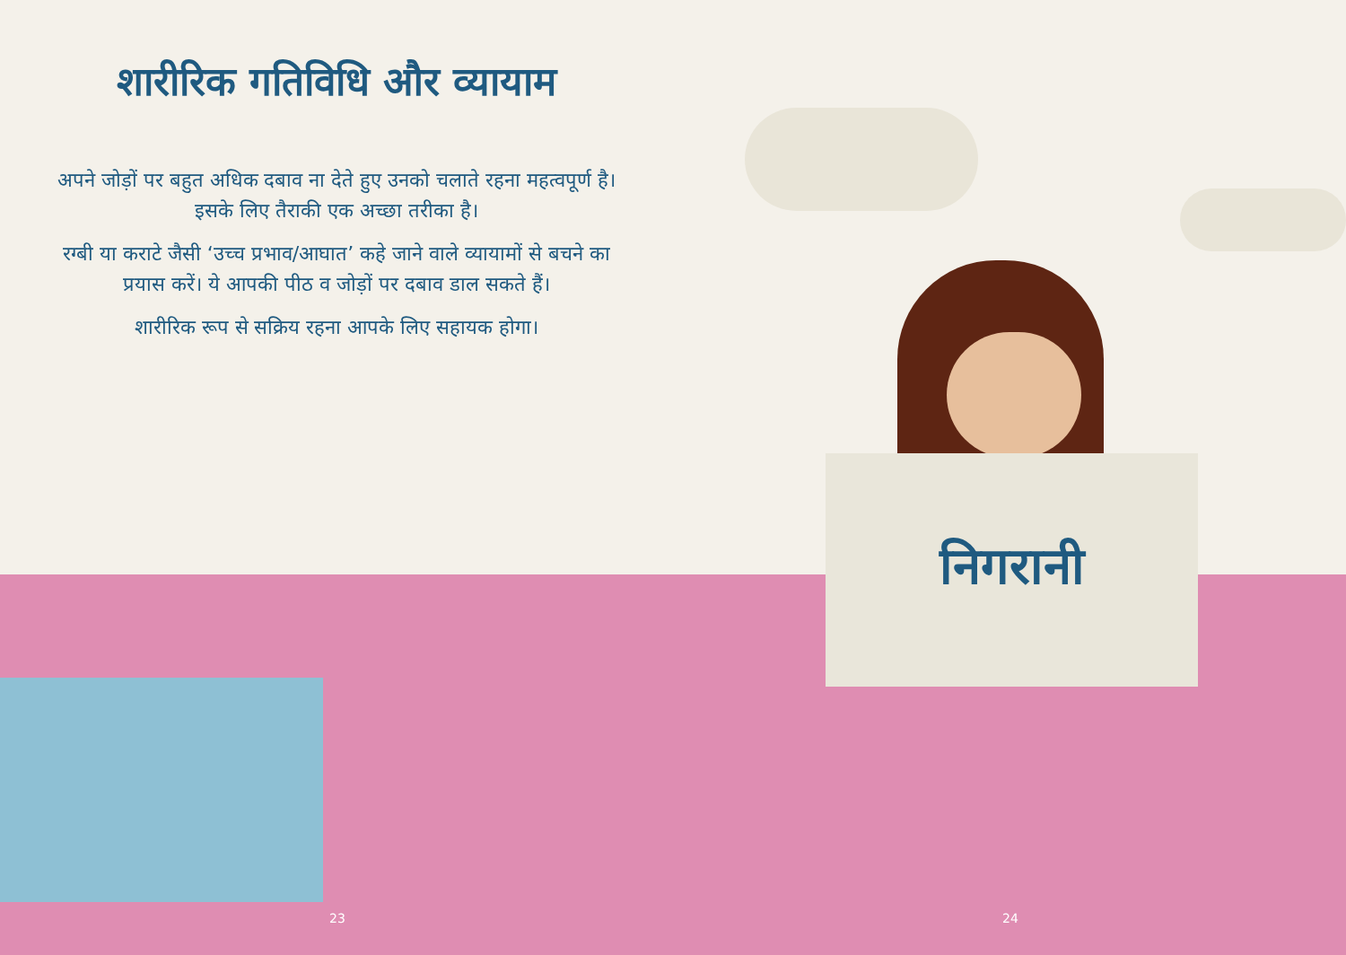शारीरिक गतिविधि और व्यायाम
अपने जोड़ों पर बहुत अधिक दबाव ना देते हुए उनको चलाते रहना महत्वपूर्ण है। इसके लिए तैराकी एक अच्छा तरीका है।
रग्बी या कराटे जैसी ‘उच्च प्रभाव/आघात’ कहे जाने वाले व्यायामों से बचने का प्रयास करें। ये आपकी पीठ व जोड़ों पर दबाव डाल सकते हैं।
शारीरिक रूप से सक्रिय रहना आपके लिए सहायक होगा।
निगरानी
23 24